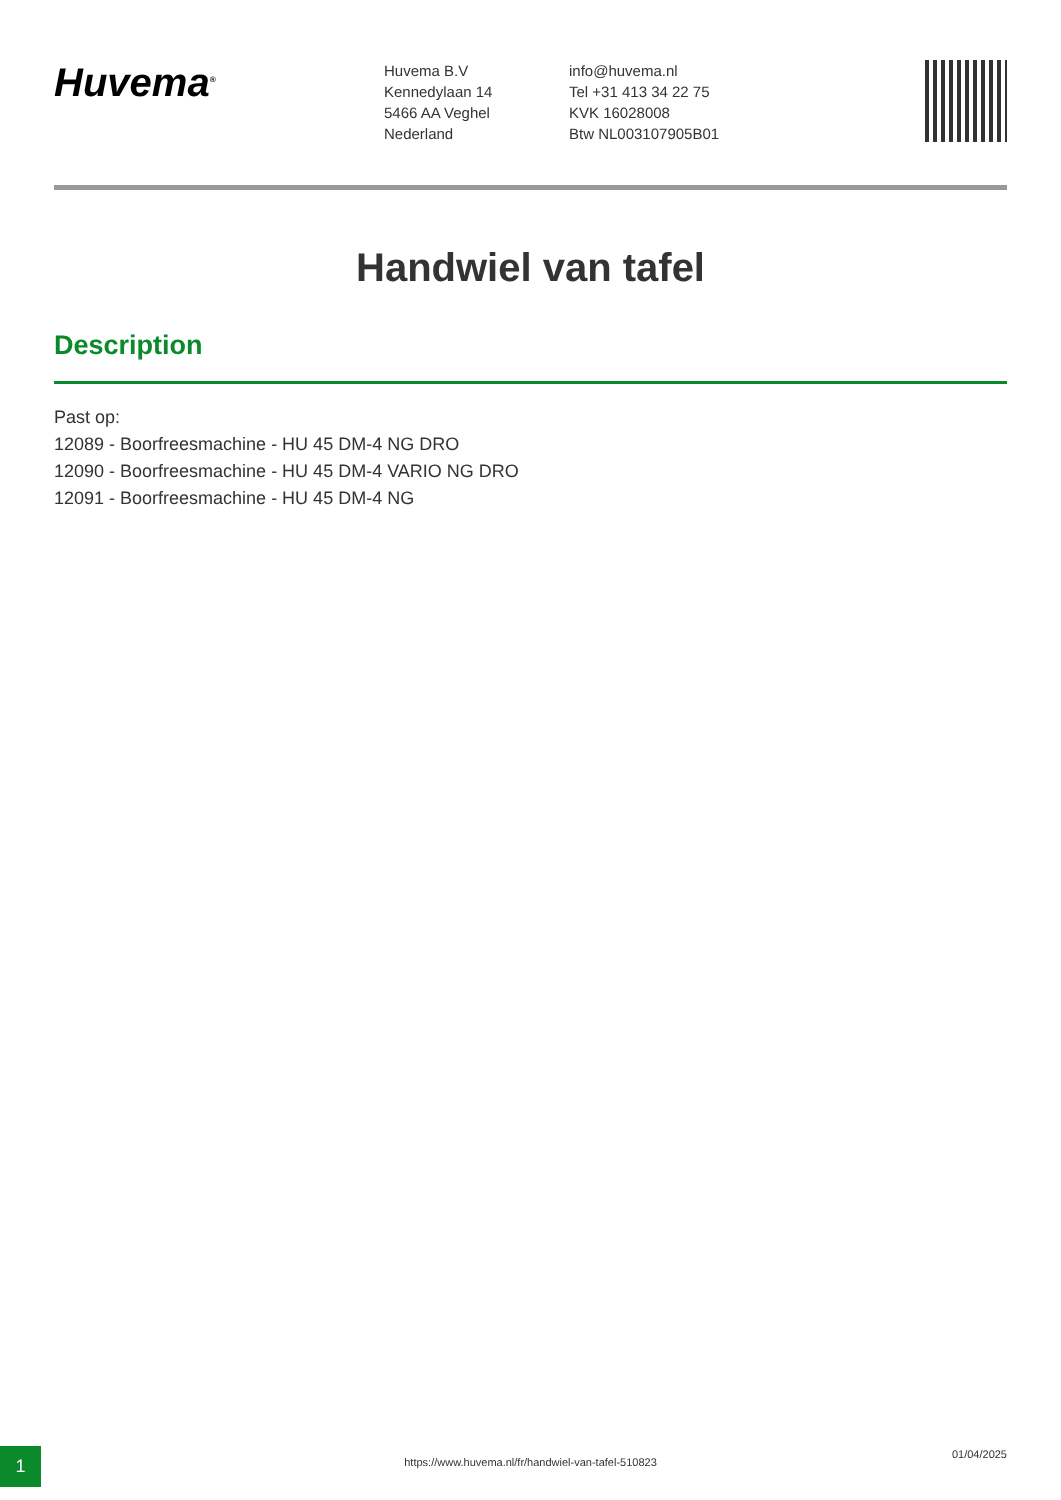Huvema<sup>®</sup>
Huvema B.V
Kennedylaan 14
5466 AA Veghel
Nederland
info@huvema.nl
Tel +31 413 34 22 75
KVK 16028008
Btw NL003107905B01
Handwiel van tafel
Description
Past op:
12089 - Boorfreesmachine - HU 45 DM-4 NG DRO
12090 - Boorfreesmachine - HU 45 DM-4 VARIO NG DRO
12091 - Boorfreesmachine - HU 45 DM-4 NG
1 https://www.huvema.nl/fr/handwiel-van-tafel-510823
01/04/2025